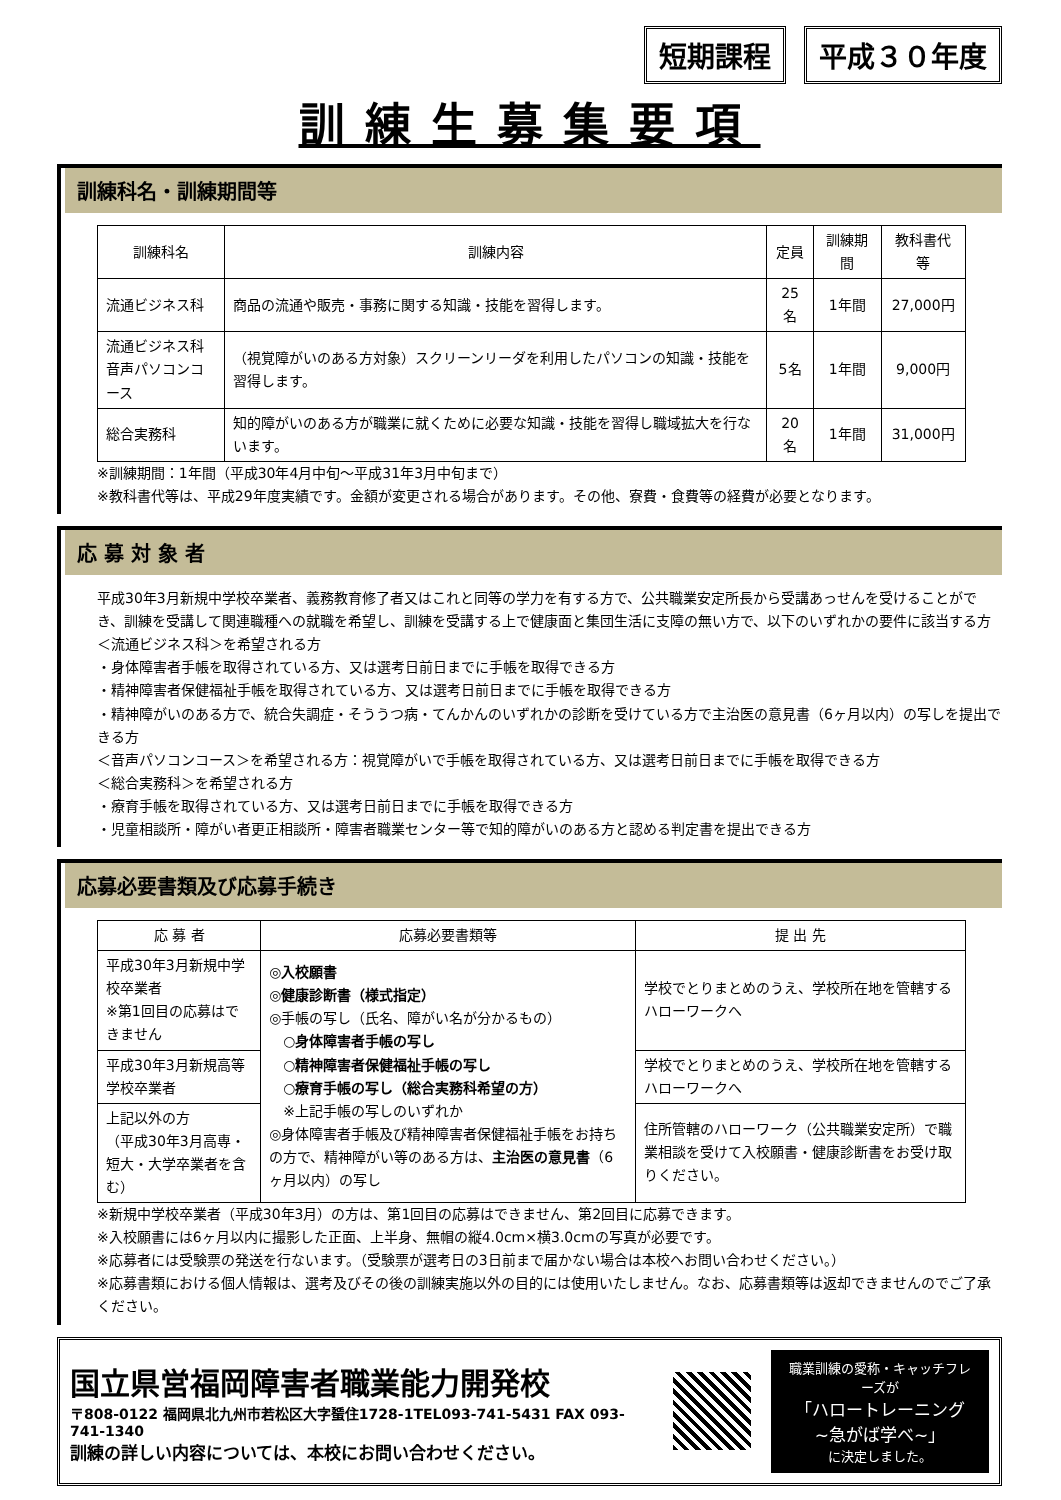短期課程 平成３０年度
訓練生募集要項
訓練科名・訓練期間等
| 訓練科名 | 訓練内容 | 定員 | 訓練期間 | 教科書代等 |
| --- | --- | --- | --- | --- |
| 流通ビジネス科 | 商品の流通や販売・事務に関する知識・技能を習得します。 | 25名 | 1年間 | 27,000円 |
| 流通ビジネス科 音声パソコンコース | （視覚障がいのある方対象）スクリーンリーダを利用したパソコンの知識・技能を習得します。 | 5名 | 1年間 | 9,000円 |
| 総合実務科 | 知的障がいのある方が職業に就くために必要な知識・技能を習得し職域拡大を行ないます。 | 20名 | 1年間 | 31,000円 |
※訓練期間：1年間（平成30年4月中旬～平成31年3月中旬まで）
※教科書代等は、平成29年度実績です。金額が変更される場合があります。その他、寮費・食費等の経費が必要となります。
応 募 対 象 者
平成30年3月新規中学校卒業者、義務教育修了者又はこれと同等の学力を有する方で、公共職業安定所長から受講あっせんを受けることができ、訓練を受講して関連職種への就職を希望し、訓練を受講する上で健康面と集団生活に支障の無い方で、以下のいずれかの要件に該当する方
＜流通ビジネス科＞を希望される方
・身体障害者手帳を取得されている方、又は選考日前日までに手帳を取得できる方
・精神障害者保健福祉手帳を取得されている方、又は選考日前日までに手帳を取得できる方
・精神障がいのある方で、統合失調症・そううつ病・てんかんのいずれかの診断を受けている方で主治医の意見書（6ヶ月以内）の写しを提出できる方
＜音声パソコンコース＞を希望される方：視覚障がいで手帳を取得されている方、又は選考日前日までに手帳を取得できる方
＜総合実務科＞を希望される方
・療育手帳を取得されている方、又は選考日前日までに手帳を取得できる方
・児童相談所・障がい者更正相談所・障害者職業センター等で知的障がいのある方と認める判定書を提出できる方
応募必要書類及び応募手続き
| 応 募 者 | 応募必要書類等 | 提 出 先 |
| --- | --- | --- |
| 平成30年3月新規中学校卒業者 ※第1回目の応募はできません | ◎入校願書 ◎健康診断書（様式指定） ◎手帳の写し（氏名、障がい名が分かるもの） ○身体障害者手帳の写し ○精神障害者保健福祉手帳の写し ○療育手帳の写し（総合実務科希望の方） ※上記手帳の写しのいずれか ◎身体障害者手帳及び精神障害者保健福祉手帳をお持ちの方で、精神障がい等のある方は、 主治医の意見書 （6ヶ月以内）の写し | 学校でとりまとめのうえ、学校所在地を管轄するハローワークへ |
| 平成30年3月新規高等学校卒業者 | | 学校でとりまとめのうえ、学校所在地を管轄するハローワークへ |
| 上記以外の方 （平成30年3月高専・短大・大学卒業者を含む） | | 住所管轄のハローワーク（公共職業安定所）で職業相談を受けて入校願書・健康診断書をお受け取りください。 |
※新規中学校卒業者（平成30年3月）の方は、第1回目の応募はできません、第2回目に応募できます。
※入校願書には6ヶ月以内に撮影した正面、上半身、無帽の縦4.0cm×横3.0cmの写真が必要です。
※応募者には受験票の発送を行ないます。（受験票が選考日の3日前まで届かない場合は本校へお問い合わせください。）
※応募書類における個人情報は、選考及びその後の訓練実施以外の目的には使用いたしません。なお、応募書類等は返却できませんのでご了承ください。
国立県営福岡障害者職業能力開発校
〒808-0122 福岡県北九州市若松区大字蜑住1728-1TEL093-741-5431 FAX 093-741-1340
訓練の詳しい内容については、本校にお問い合わせください。
職業訓練の愛称・キャッチフレーズが
「ハロートレーニング
~急がば学べ~」
に決定しました。